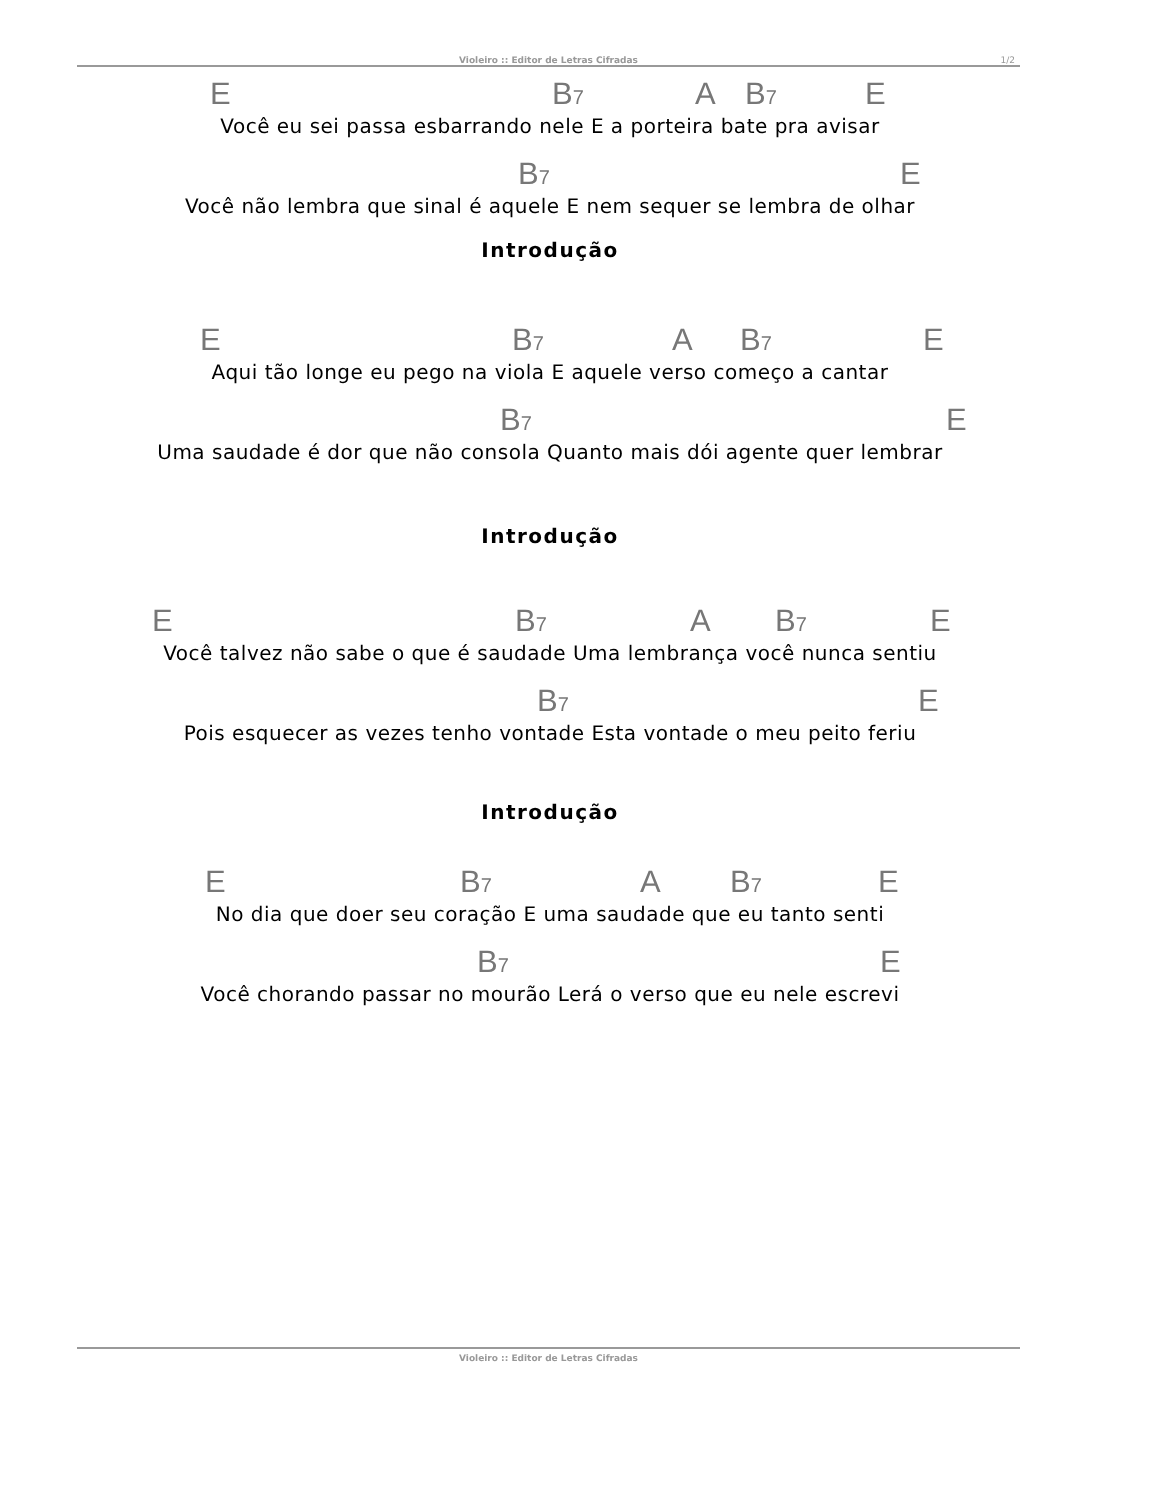Violeiro :: Editor de Letras Cifradas 1/2
E B<sub>7</sub> A B<sub>7</sub> E
Você eu sei passa esbarrando nele E a porteira bate pra avisar
B<sub>7</sub> E
Você não lembra que sinal é aquele E nem sequer se lembra de olhar
Introdução
E B<sub>7</sub> A B<sub>7</sub> E
Aqui tão longe eu pego na viola E aquele verso começo a cantar
B<sub>7</sub> E
Uma saudade é dor que não consola Quanto mais dói agente quer lembrar
Introdução
E B<sub>7</sub> A B<sub>7</sub> E
Você talvez não sabe o que é saudade Uma lembrança você nunca sentiu
B<sub>7</sub> E
Pois esquecer as vezes tenho vontade Esta vontade o meu peito feriu
Introdução
E B<sub>7</sub> A B<sub>7</sub> E
No dia que doer seu coração E uma saudade que eu tanto senti
B<sub>7</sub> E
Você chorando passar no mourão Lerá o verso que eu nele escrevi
Violeiro :: Editor de Letras Cifradas